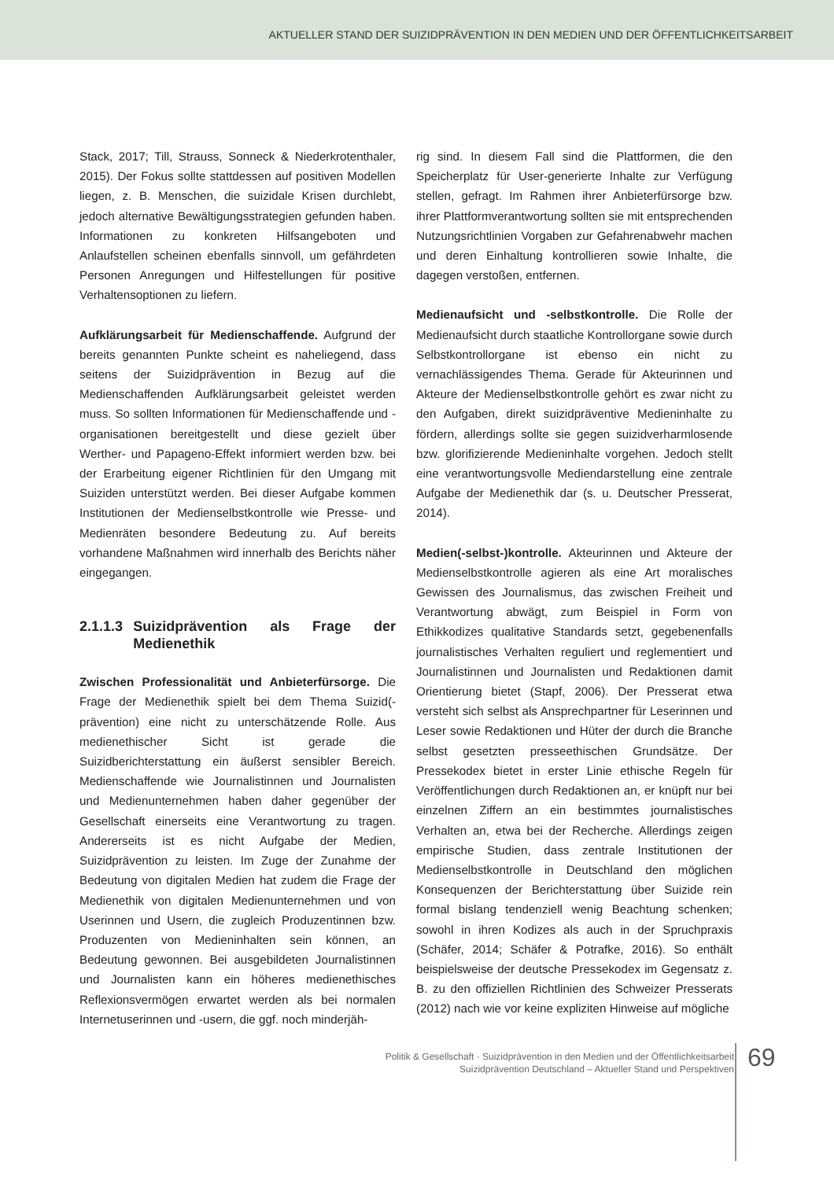AKTUELLER STAND DER SUIZIDPRÄVENTION IN DEN MEDIEN UND DER ÖFFENTLICHKEITSARBEIT
Stack, 2017; Till, Strauss, Sonneck & Niederkrotenthaler, 2015). Der Fokus sollte stattdessen auf positiven Modellen liegen, z. B. Menschen, die suizidale Krisen durchlebt, jedoch alternative Bewältigungsstrategien gefunden haben. Informationen zu konkreten Hilfsangeboten und Anlaufstellen scheinen ebenfalls sinnvoll, um gefährdeten Personen Anregungen und Hilfestellungen für positive Verhaltensoptionen zu liefern.
Aufklärungsarbeit für Medienschaffende. Aufgrund der bereits genannten Punkte scheint es naheliegend, dass seitens der Suizidprävention in Bezug auf die Medienschaffenden Aufklärungsarbeit geleistet werden muss. So sollten Informationen für Medienschaffende und -organisationen bereitgestellt und diese gezielt über Werther- und Papageno-Effekt informiert werden bzw. bei der Erarbeitung eigener Richtlinien für den Umgang mit Suiziden unterstützt werden. Bei dieser Aufgabe kommen Institutionen der Medienselbstkontrolle wie Presse- und Medienräten besondere Bedeutung zu. Auf bereits vorhandene Maßnahmen wird innerhalb des Berichts näher eingegangen.
2.1.1.3 Suizidprävention als Frage der Medienethik
Zwischen Professionalität und Anbieterfürsorge. Die Frage der Medienethik spielt bei dem Thema Suizid(-prävention) eine nicht zu unterschätzende Rolle. Aus medienethischer Sicht ist gerade die Suizidberichterstattung ein äußerst sensibler Bereich. Medienschaffende wie Journalistinnen und Journalisten und Medienunternehmen haben daher gegenüber der Gesellschaft einerseits eine Verantwortung zu tragen. Andererseits ist es nicht Aufgabe der Medien, Suizidprävention zu leisten. Im Zuge der Zunahme der Bedeutung von digitalen Medien hat zudem die Frage der Medienethik von digitalen Medienunternehmen und von Userinnen und Usern, die zugleich Produzentinnen bzw. Produzenten von Medieninhalten sein können, an Bedeutung gewonnen. Bei ausgebildeten Journalistinnen und Journalisten kann ein höheres medienethisches Reflexionsvermögen erwartet werden als bei normalen Internetuserinnen und -usern, die ggf. noch minderjäh-
rig sind. In diesem Fall sind die Plattformen, die den Speicherplatz für User-generierte Inhalte zur Verfügung stellen, gefragt. Im Rahmen ihrer Anbieterfürsorge bzw. ihrer Plattformverantwortung sollten sie mit entsprechenden Nutzungsrichtlinien Vorgaben zur Gefahrenabwehr machen und deren Einhaltung kontrollieren sowie Inhalte, die dagegen verstoßen, entfernen.
Medienaufsicht und -selbstkontrolle. Die Rolle der Medienaufsicht durch staatliche Kontrollorgane sowie durch Selbstkontrollorgane ist ebenso ein nicht zu vernachlässigendes Thema. Gerade für Akteurinnen und Akteure der Medienselbstkontrolle gehört es zwar nicht zu den Aufgaben, direkt suizidpräventive Medieninhalte zu fördern, allerdings sollte sie gegen suizidverharmlosende bzw. glorifizierende Medieninhalte vorgehen. Jedoch stellt eine verantwortungsvolle Mediendarstellung eine zentrale Aufgabe der Medienethik dar (s. u. Deutscher Presserat, 2014).
Medien(-selbst-)kontrolle. Akteurinnen und Akteure der Medienselbstkontrolle agieren als eine Art moralisches Gewissen des Journalismus, das zwischen Freiheit und Verantwortung abwägt, zum Beispiel in Form von Ethikkodizes qualitative Standards setzt, gegebenenfalls journalistisches Verhalten reguliert und reglementiert und Journalistinnen und Journalisten und Redaktionen damit Orientierung bietet (Stapf, 2006). Der Presserat etwa versteht sich selbst als Ansprechpartner für Leserinnen und Leser sowie Redaktionen und Hüter der durch die Branche selbst gesetzten presseethischen Grundsätze. Der Pressekodex bietet in erster Linie ethische Regeln für Veröffentlichungen durch Redaktionen an, er knüpft nur bei einzelnen Ziffern an ein bestimmtes journalistisches Verhalten an, etwa bei der Recherche. Allerdings zeigen empirische Studien, dass zentrale Institutionen der Medienselbstkontrolle in Deutschland den möglichen Konsequenzen der Berichterstattung über Suizide rein formal bislang tendenziell wenig Beachtung schenken; sowohl in ihren Kodizes als auch in der Spruchpraxis (Schäfer, 2014; Schäfer & Potrafke, 2016). So enthält beispielsweise der deutsche Pressekodex im Gegensatz z. B. zu den offiziellen Richtlinien des Schweizer Presserats (2012) nach wie vor keine expliziten Hinweise auf mögliche
Politik & Gesellschaft · Suizidprävention in den Medien und der Öffentlichkeitsarbeit
Suizidprävention Deutschland – Aktueller Stand und Perspektiven
69